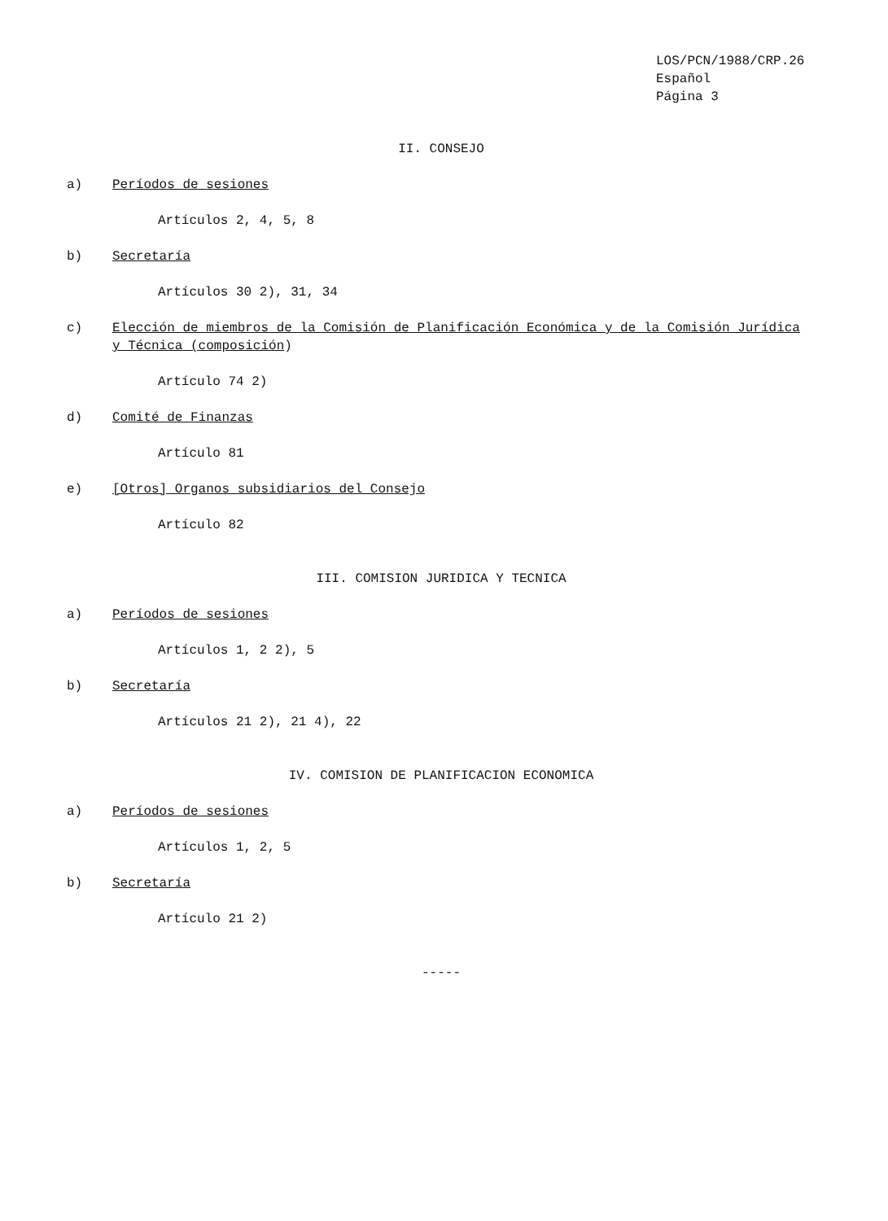LOS/PCN/1988/CRP.26
Español
Página 3
II. CONSEJO
a) Períodos de sesiones
Artículos 2, 4, 5, 8
b) Secretaría
Artículos 30 2), 31, 34
c) Elección de miembros de la Comisión de Planificación Económica y de la Comisión Jurídica y Técnica (composición)
Artículo 74 2)
d) Comité de Finanzas
Artículo 81
e) [Otros] Organos subsidiarios del Consejo
Artículo 82
III. COMISION JURIDICA Y TECNICA
a) Períodos de sesiones
Artículos 1, 2 2), 5
b) Secretaría
Artículos 21 2), 21 4), 22
IV. COMISION DE PLANIFICACION ECONOMICA
a) Períodos de sesiones
Artículos 1, 2, 5
b) Secretaría
Artículo 21 2)
-----